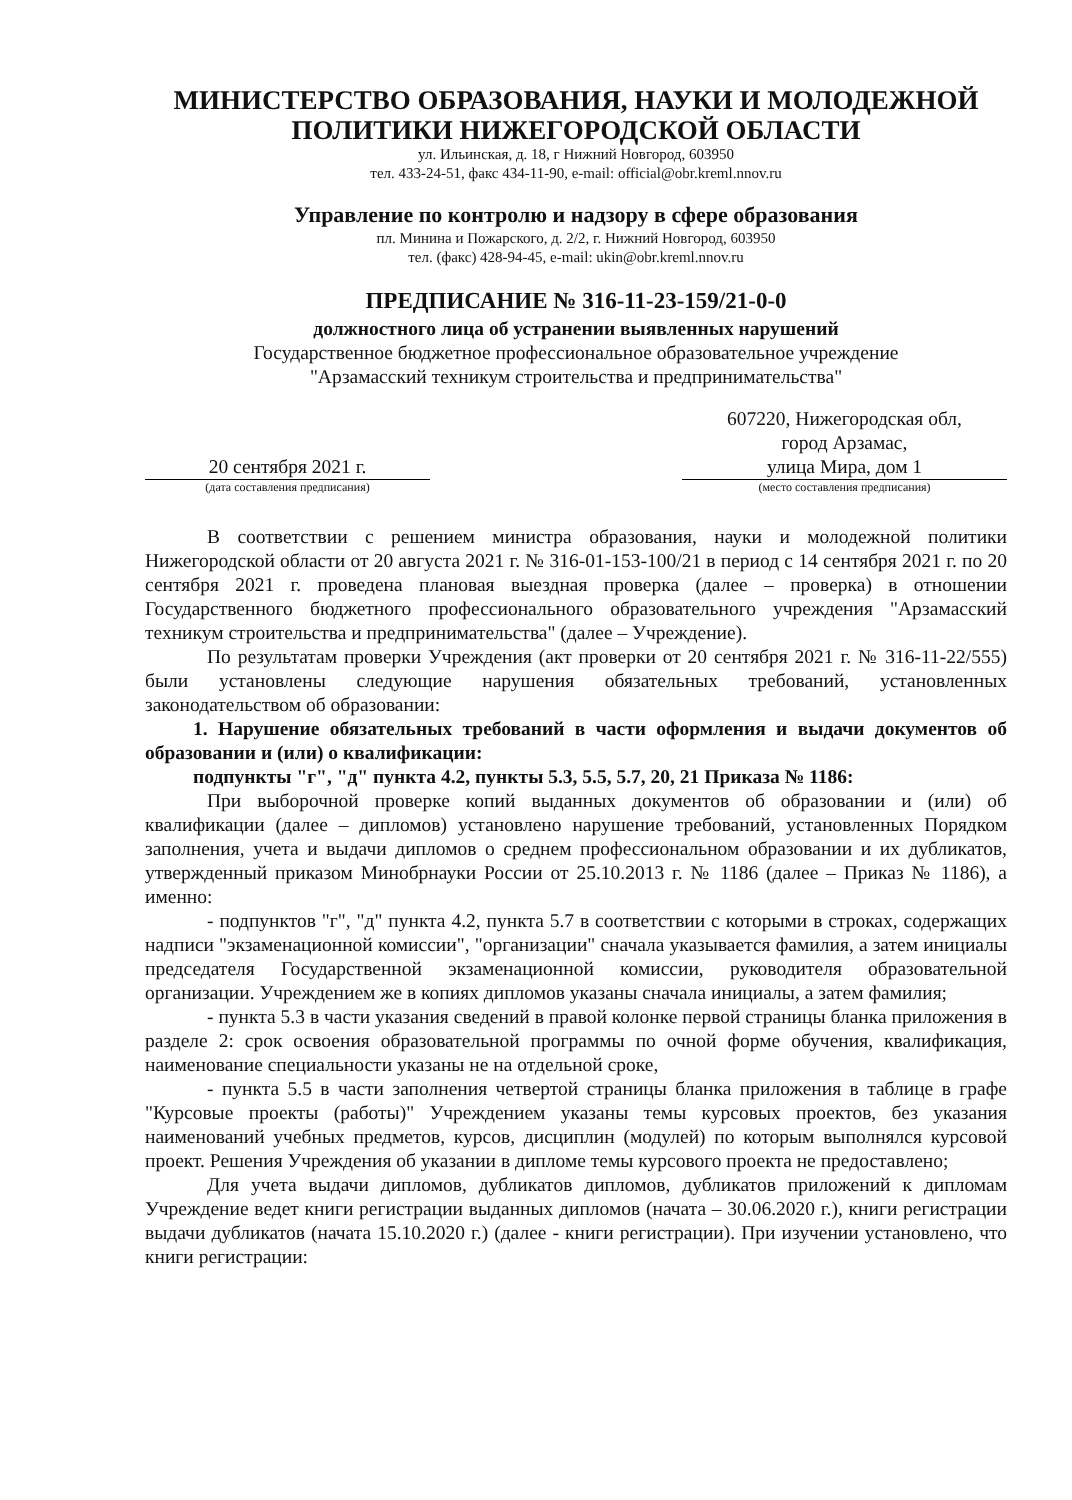МИНИСТЕРСТВО ОБРАЗОВАНИЯ, НАУКИ И МОЛОДЕЖНОЙ
ПОЛИТИКИ НИЖЕГОРОДСКОЙ ОБЛАСТИ
ул. Ильинская, д. 18, г Нижний Новгород, 603950
тел. 433-24-51, факс 434-11-90, e-mail: official@obr.kreml.nnov.ru
Управление по контролю и надзору в сфере образования
пл. Минина и Пожарского, д. 2/2, г. Нижний Новгород, 603950
тел. (факс) 428-94-45, e-mail: ukin@obr.kreml.nnov.ru
ПРЕДПИСАНИЕ № 316-11-23-159/21-0-0
должностного лица об устранении выявленных нарушений
Государственное бюджетное профессиональное образовательное учреждение
"Арзамасский техникум строительства и предпринимательства"
20 сентября 2021 г.
(дата составления предписания)
607220, Нижегородская обл,
город Арзамас,
улица Мира, дом 1
(место составления предписания)
В соответствии с решением министра образования, науки и молодежной политики Нижегородской области от 20 августа 2021 г. № 316-01-153-100/21 в период с 14 сентября 2021 г. по 20 сентября 2021 г. проведена плановая выездная проверка (далее – проверка) в отношении Государственного бюджетного профессионального образовательного учреждения "Арзамасский техникум строительства и предпринимательства" (далее – Учреждение).
По результатам проверки Учреждения (акт проверки от 20 сентября 2021 г. № 316-11-22/555) были установлены следующие нарушения обязательных требований, установленных законодательством об образовании:
1. Нарушение обязательных требований в части оформления и выдачи документов об образовании и (или) о квалификации:
подпункты "г", "д" пункта 4.2, пункты 5.3, 5.5, 5.7, 20, 21 Приказа № 1186:
При выборочной проверке копий выданных документов об образовании и (или) об квалификации (далее – дипломов) установлено нарушение требований, установленных Порядком заполнения, учета и выдачи дипломов о среднем профессиональном образовании и их дубликатов, утвержденный приказом Минобрнауки России от 25.10.2013 г. № 1186 (далее – Приказ № 1186), а именно:
- подпунктов "г", "д" пункта 4.2, пункта 5.7 в соответствии с которыми в строках, содержащих надписи "экзаменационной комиссии", "организации" сначала указывается фамилия, а затем инициалы председателя Государственной экзаменационной комиссии, руководителя образовательной организации. Учреждением же в копиях дипломов указаны сначала инициалы, а затем фамилия;
- пункта 5.3 в части указания сведений в правой колонке первой страницы бланка приложения в разделе 2: срок освоения образовательной программы по очной форме обучения, квалификация, наименование специальности указаны не на отдельной сроке,
- пункта 5.5 в части заполнения четвертой страницы бланка приложения в таблице в графе "Курсовые проекты (работы)" Учреждением указаны темы курсовых проектов, без указания наименований учебных предметов, курсов, дисциплин (модулей) по которым выполнялся курсовой проект. Решения Учреждения об указании в дипломе темы курсового проекта не предоставлено;
Для учета выдачи дипломов, дубликатов дипломов, дубликатов приложений к дипломам Учреждение ведет книги регистрации выданных дипломов (начата – 30.06.2020 г.), книги регистрации выдачи дубликатов (начата 15.10.2020 г.) (далее - книги регистрации). При изучении установлено, что книги регистрации: